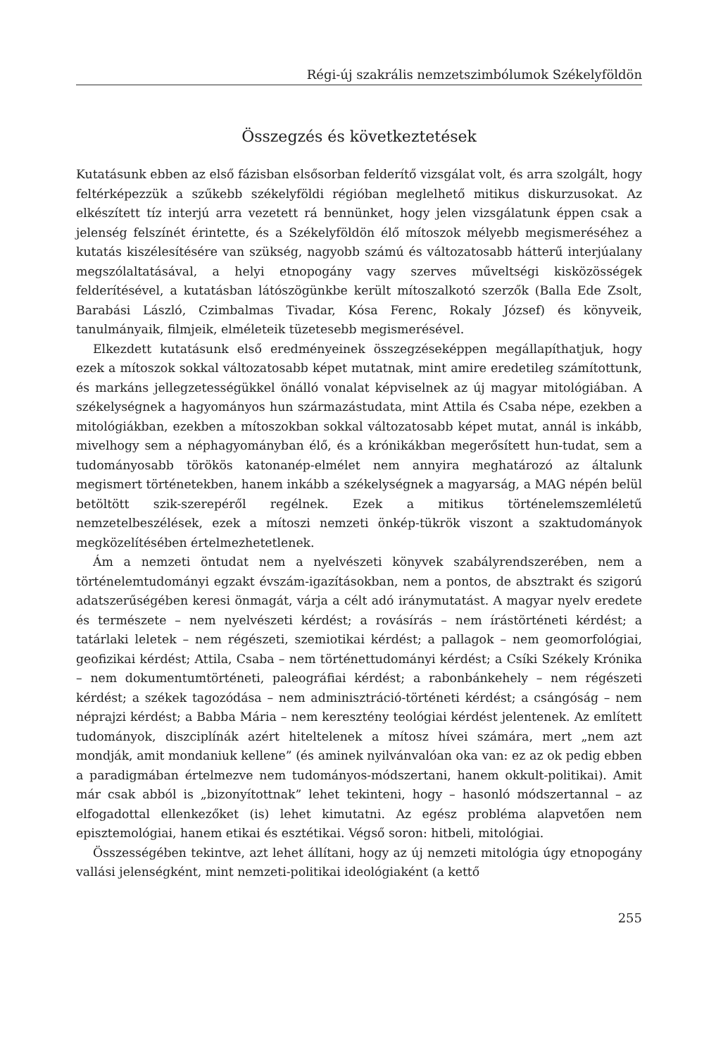Régi-új szakrális nemzetszimbólumok Székelyföldön
Összegzés és következtetések
Kutatásunk ebben az első fázisban elsősorban felderítő vizsgálat volt, és arra szolgált, hogy feltérképezzük a szűkebb székelyföldi régióban meglelhető mitikus diskurzusokat. Az elkészített tíz interjú arra vezetett rá bennünket, hogy jelen vizsgálatunk éppen csak a jelenség felszínét érintette, és a Székelyföldön élő mítoszok mélyebb megismeréséhez a kutatás kiszélesítésére van szükség, nagyobb számú és változatosabb hátterű interjúalany megszólaltatásával, a helyi etnopogány vagy szerves műveltségi kisközösségek felderítésével, a kutatásban látószögünkbe került mítoszalkotó szerzők (Balla Ede Zsolt, Barabási László, Czimbalmas Tivadar, Kósa Ferenc, Rokaly József) és könyveik, tanulmányaik, filmjeik, elméleteik tüzetesebb megismerésével.
Elkezdett kutatásunk első eredményeinek összegzéseképpen megállapíthatjuk, hogy ezek a mítoszok sokkal változatosabb képet mutatnak, mint amire eredetileg számítottunk, és markáns jellegzetességükkel önálló vonalat képviselnek az új magyar mitológiában. A székelységnek a hagyományos hun származástudata, mint Attila és Csaba népe, ezekben a mitológiákban, ezekben a mítoszokban sokkal változatosabb képet mutat, annál is inkább, mivelhogy sem a néphagyományban élő, és a krónikákban megerősített hun-tudat, sem a tudományosabb törökös katonanép-elmélet nem annyira meghatározó az általunk megismert történetekben, hanem inkább a székelységnek a magyarság, a MAG népén belül betöltött szik-szerepéről regélnek. Ezek a mitikus történelemszemléletű nemzetelbeszélések, ezek a mítoszi nemzeti önkép-tükrök viszont a szaktudományok megközelítésében értelmezhetetlenek.
Ám a nemzeti öntudat nem a nyelvészeti könyvek szabályrendszerében, nem a történelemtudományi egzakt évszám-igazításokban, nem a pontos, de absztrakt és szigorú adatszerűségében keresi önmagát, várja a célt adó iránymutatást. A magyar nyelv eredete és természete – nem nyelvészeti kérdést; a rovásírás – nem írástörténeti kérdést; a tatárlaki leletek – nem régészeti, szemiotikai kérdést; a pallagok – nem geomorfológiai, geofizikai kérdést; Attila, Csaba – nem történettudományi kérdést; a Csíki Székely Krónika – nem dokumentumtörténeti, paleográfiai kérdést; a rabonbánkehely – nem régészeti kérdést; a székek tagozódása – nem adminisztráció-történeti kérdést; a csángóság – nem néprajzi kérdést; a Babba Mária – nem keresztény teológiai kérdést jelentenek. Az említett tudományok, diszciplínák azért hiteltelenek a mítosz hívei számára, mert „nem azt mondják, amit mondaniuk kellene” (és aminek nyilvánvalóan oka van: ez az ok pedig ebben a paradigmában értelmezve nem tudományos-módszertani, hanem okkult-politikai). Amit már csak abból is „bizonyítottnak” lehet tekinteni, hogy – hasonló módszertannal – az elfogadottal ellenkezőket (is) lehet kimutatni. Az egész probléma alapvetően nem episztemológiai, hanem etikai és esztétikai. Végső soron: hitbeli, mitológiai.
Összességében tekintve, azt lehet állítani, hogy az új nemzeti mitológia úgy etnopogány vallási jelenségként, mint nemzeti-politikai ideológiaként (a kettő
255